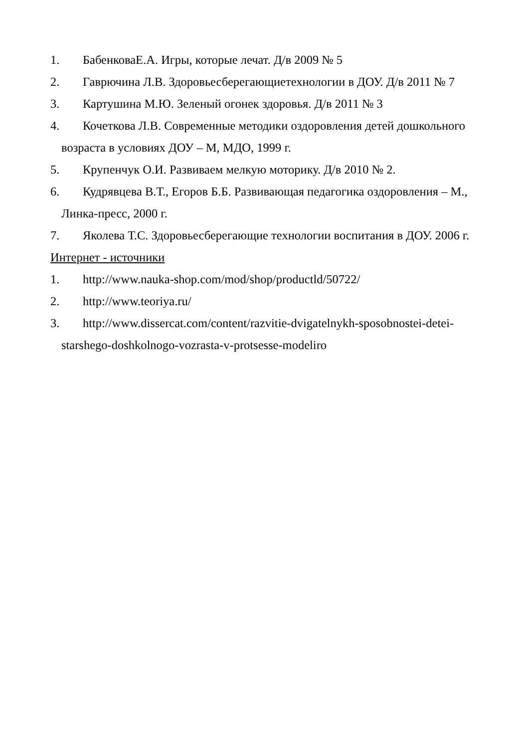1. БабенковаЕ.А. Игры, которые лечат. Д/в 2009 № 5
2. Гаврючина Л.В. Здоровьесберегающиетехнологии в ДОУ. Д/в 2011 № 7
3. Картушина М.Ю. Зеленый огонек здоровья. Д/в 2011 № 3
4. Кочеткова Л.В. Современные методики оздоровления детей дошкольного
возраста в условиях ДОУ – М, МДО, 1999 г.
5. Крупенчук О.И. Развиваем мелкую моторику. Д/в 2010 № 2.
6. Кудрявцева В.Т., Егоров Б.Б. Развивающая педагогика оздоровления – М.,
Линка-пресс, 2000 г.
7. Яколева Т.С. Здоровьесберегающие технологии воспитания в ДОУ. 2006 г.
Интернет - источники
1. http://www.nauka-shop.com/mod/shop/productld/50722/
2. http://www.teoriya.ru/
3. http://www.dissercat.com/content/razvitie-dvigatelnykh-sposobnostei-detei-
starshego-doshkolnogo-vozrasta-v-protsesse-modeliro